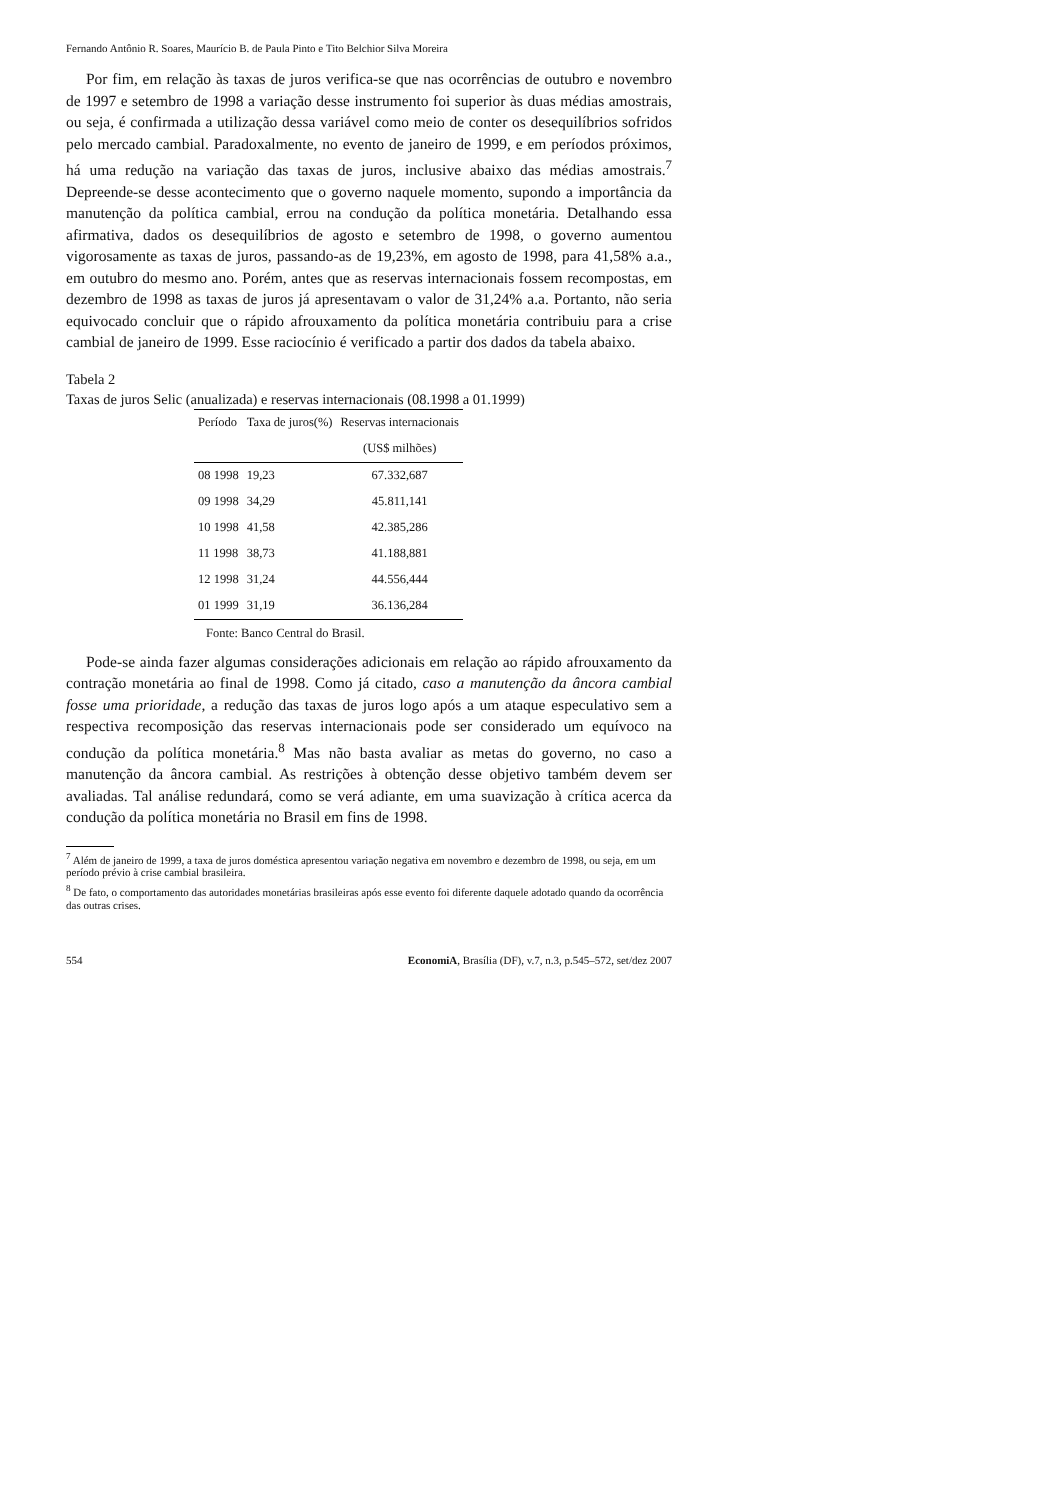Fernando Antônio R. Soares, Maurício B. de Paula Pinto e Tito Belchior Silva Moreira
Por fim, em relação às taxas de juros verifica-se que nas ocorrências de outubro e novembro de 1997 e setembro de 1998 a variação desse instrumento foi superior às duas médias amostrais, ou seja, é confirmada a utilização dessa variável como meio de conter os desequilíbrios sofridos pelo mercado cambial. Paradoxalmente, no evento de janeiro de 1999, e em períodos próximos, há uma redução na variação das taxas de juros, inclusive abaixo das médias amostrais.<sup>7</sup> Depreende-se desse acontecimento que o governo naquele momento, supondo a importância da manutenção da política cambial, errou na condução da política monetária. Detalhando essa afirmativa, dados os desequilíbrios de agosto e setembro de 1998, o governo aumentou vigorosamente as taxas de juros, passando-as de 19,23%, em agosto de 1998, para 41,58% a.a., em outubro do mesmo ano. Porém, antes que as reservas internacionais fossem recompostas, em dezembro de 1998 as taxas de juros já apresentavam o valor de 31,24% a.a. Portanto, não seria equivocado concluir que o rápido afrouxamento da política monetária contribuiu para a crise cambial de janeiro de 1999. Esse raciocínio é verificado a partir dos dados da tabela abaixo.
Tabela 2
Taxas de juros Selic (anualizada) e reservas internacionais (08.1998 a 01.1999)
| Período | Taxa de juros(%) | Reservas internacionais |
| --- | --- | --- |
| | | (US$ milhões) |
| 08 1998 | 19,23 | 67.332,687 |
| 09 1998 | 34,29 | 45.811,141 |
| 10 1998 | 41,58 | 42.385,286 |
| 11 1998 | 38,73 | 41.188,881 |
| 12 1998 | 31,24 | 44.556,444 |
| 01 1999 | 31,19 | 36.136,284 |
Fonte: Banco Central do Brasil.
Pode-se ainda fazer algumas considerações adicionais em relação ao rápido afrouxamento da contração monetária ao final de 1998. Como já citado, caso a manutenção da âncora cambial fosse uma prioridade, a redução das taxas de juros logo após a um ataque especulativo sem a respectiva recomposição das reservas internacionais pode ser considerado um equívoco na condução da política monetária.<sup>8</sup> Mas não basta avaliar as metas do governo, no caso a manutenção da âncora cambial. As restrições à obtenção desse objetivo também devem ser avaliadas. Tal análise redundará, como se verá adiante, em uma suavização à crítica acerca da condução da política monetária no Brasil em fins de 1998.
<sup>7</sup> Além de janeiro de 1999, a taxa de juros doméstica apresentou variação negativa em novembro e dezembro de 1998, ou seja, em um período prévio à crise cambial brasileira.
<sup>8</sup> De fato, o comportamento das autoridades monetárias brasileiras após esse evento foi diferente daquele adotado quando da ocorrência das outras crises.
554 EconomiA, Brasília (DF), v.7, n.3, p.545–572, set/dez 2007